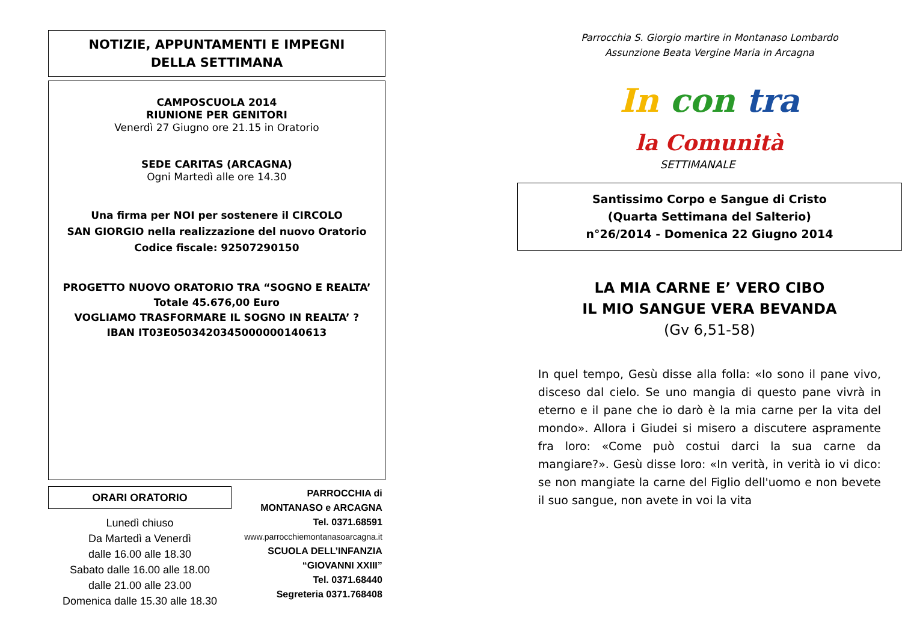NOTIZIE, APPUNTAMENTI E IMPEGNI
DELLA SETTIMANA
CAMPOSCUOLA 2014
RIUNIONE PER GENITORI
Venerdì 27 Giugno ore 21.15 in Oratorio
SEDE CARITAS (ARCAGNA)
Ogni Martedì alle ore 14.30
Una firma per NOI per sostenere il CIRCOLO
SAN GIORGIO nella realizzazione del nuovo Oratorio
Codice fiscale: 92507290150
PROGETTO NUOVO ORATORIO TRA “SOGNO E REALTA’
Totale 45.676,00 Euro
VOGLIAMO TRASFORMARE IL SOGNO IN REALTA’ ?
IBAN IT03E0503420345000000140613
ORARI ORATORIO
Lunedì chiuso
Da Martedì a Venerdì
dalle 16.00 alle 18.30
Sabato dalle 16.00 alle 18.00
dalle 21.00 alle 23.00
Domenica dalle 15.30 alle 18.30
PARROCCHIA di
MONTANASO e ARCAGNA
Tel. 0371.68591
www.parrocchiemontanasoarcagna.it
SCUOLA DELL’INFANZIA
“GIOVANNI XXIII”
Tel. 0371.68440
Segreteria 0371.768408
Parrocchia S. Giorgio martire in Montanaso Lombardo
Assunzione Beata Vergine Maria in Arcagna
In con tra
la Comunità
SETTIMANALE
Santissimo Corpo e Sangue di Cristo
(Quarta Settimana del Salterio)
n°26/2014 - Domenica 22 Giugno 2014
LA MIA CARNE E’ VERO CIBO
IL MIO SANGUE VERA BEVANDA
(Gv 6,51-58)
In quel tempo, Gesù disse alla folla: «Io sono il pane vivo, disceso dal cielo. Se uno mangia di questo pane vivrà in eterno e il pane che io darò è la mia carne per la vita del mondo». Allora i Giudei si misero a discutere aspramente fra loro: «Come può costui darci la sua carne da mangiare?». Gesù disse loro: «In verità, in verità io vi dico: se non mangiate la carne del Figlio dell'uomo e non bevete il suo sangue, non avete in voi la vita